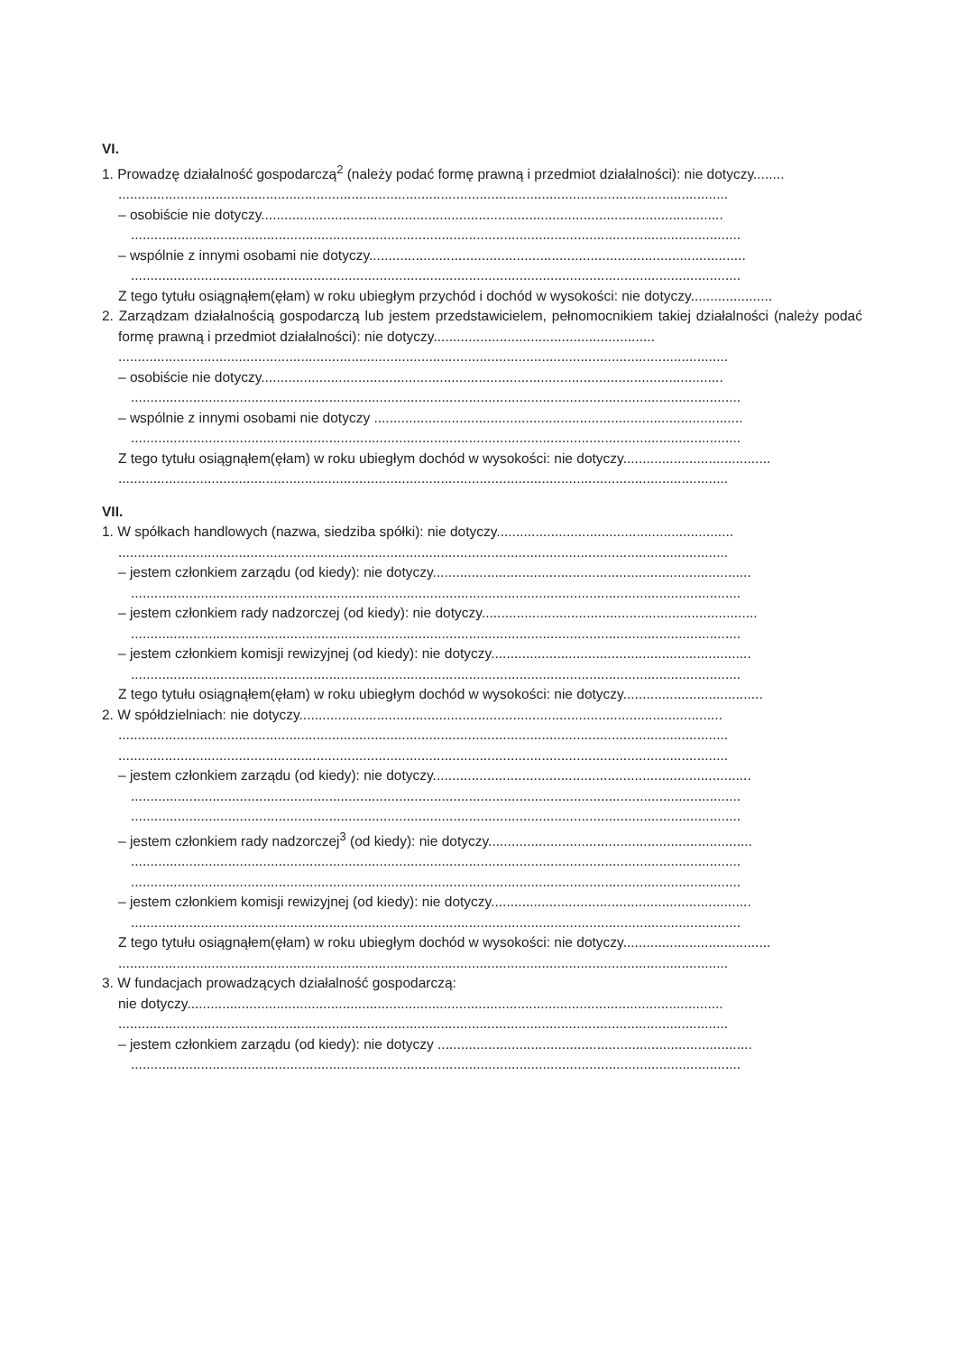VI.
1. Prowadzę działalność gospodarczą<sup>2</sup> (należy podać formę prawną i przedmiot działalności): nie dotyczy........
.............................................................................................................................................................
– osobiście nie dotyczy.......................................................................................................................
.............................................................................................................................................................
– wspólnie z innymi osobami nie dotyczy.................................................................................................
.............................................................................................................................................................
Z tego tytułu osiągnąłem(ęłam) w roku ubiegłym przychód i dochód w wysokości: nie dotyczy.....................
2. Zarządzam działalnością gospodarczą lub jestem przedstawicielem, pełnomocnikiem takiej działalności (należy podać formę prawną i przedmiot działalności): nie dotyczy.........................................................
.............................................................................................................................................................
– osobiście nie dotyczy.......................................................................................................................
.............................................................................................................................................................
– wspólnie z innymi osobami nie dotyczy ...............................................................................................
.............................................................................................................................................................
Z tego tytułu osiągnąłem(ęłam) w roku ubiegłym dochód w wysokości: nie dotyczy......................................
.............................................................................................................................................................
VII.
1. W spółkach handlowych (nazwa, siedziba spółki): nie dotyczy.............................................................
.............................................................................................................................................................
– jestem członkiem zarządu (od kiedy): nie dotyczy..................................................................................
.............................................................................................................................................................
– jestem członkiem rady nadzorczej (od kiedy): nie dotyczy.......................................................................
.............................................................................................................................................................
– jestem członkiem komisji rewizyjnej (od kiedy): nie dotyczy...................................................................
.............................................................................................................................................................
Z tego tytułu osiągnąłem(ęłam) w roku ubiegłym dochód w wysokości: nie dotyczy....................................
2. W spółdzielniach: nie dotyczy.............................................................................................................
.............................................................................................................................................................
.............................................................................................................................................................
– jestem członkiem zarządu (od kiedy): nie dotyczy..................................................................................
.............................................................................................................................................................
.............................................................................................................................................................
– jestem członkiem rady nadzorczej<sup>3</sup> (od kiedy): nie dotyczy....................................................................
.............................................................................................................................................................
.............................................................................................................................................................
– jestem członkiem komisji rewizyjnej (od kiedy): nie dotyczy...................................................................
.............................................................................................................................................................
Z tego tytułu osiągnąłem(ęłam) w roku ubiegłym dochód w wysokości: nie dotyczy......................................
.............................................................................................................................................................
3. W fundacjach prowadzących działalność gospodarczą:
nie dotyczy..........................................................................................................................................
.............................................................................................................................................................
– jestem członkiem zarządu (od kiedy): nie dotyczy .................................................................................
.............................................................................................................................................................